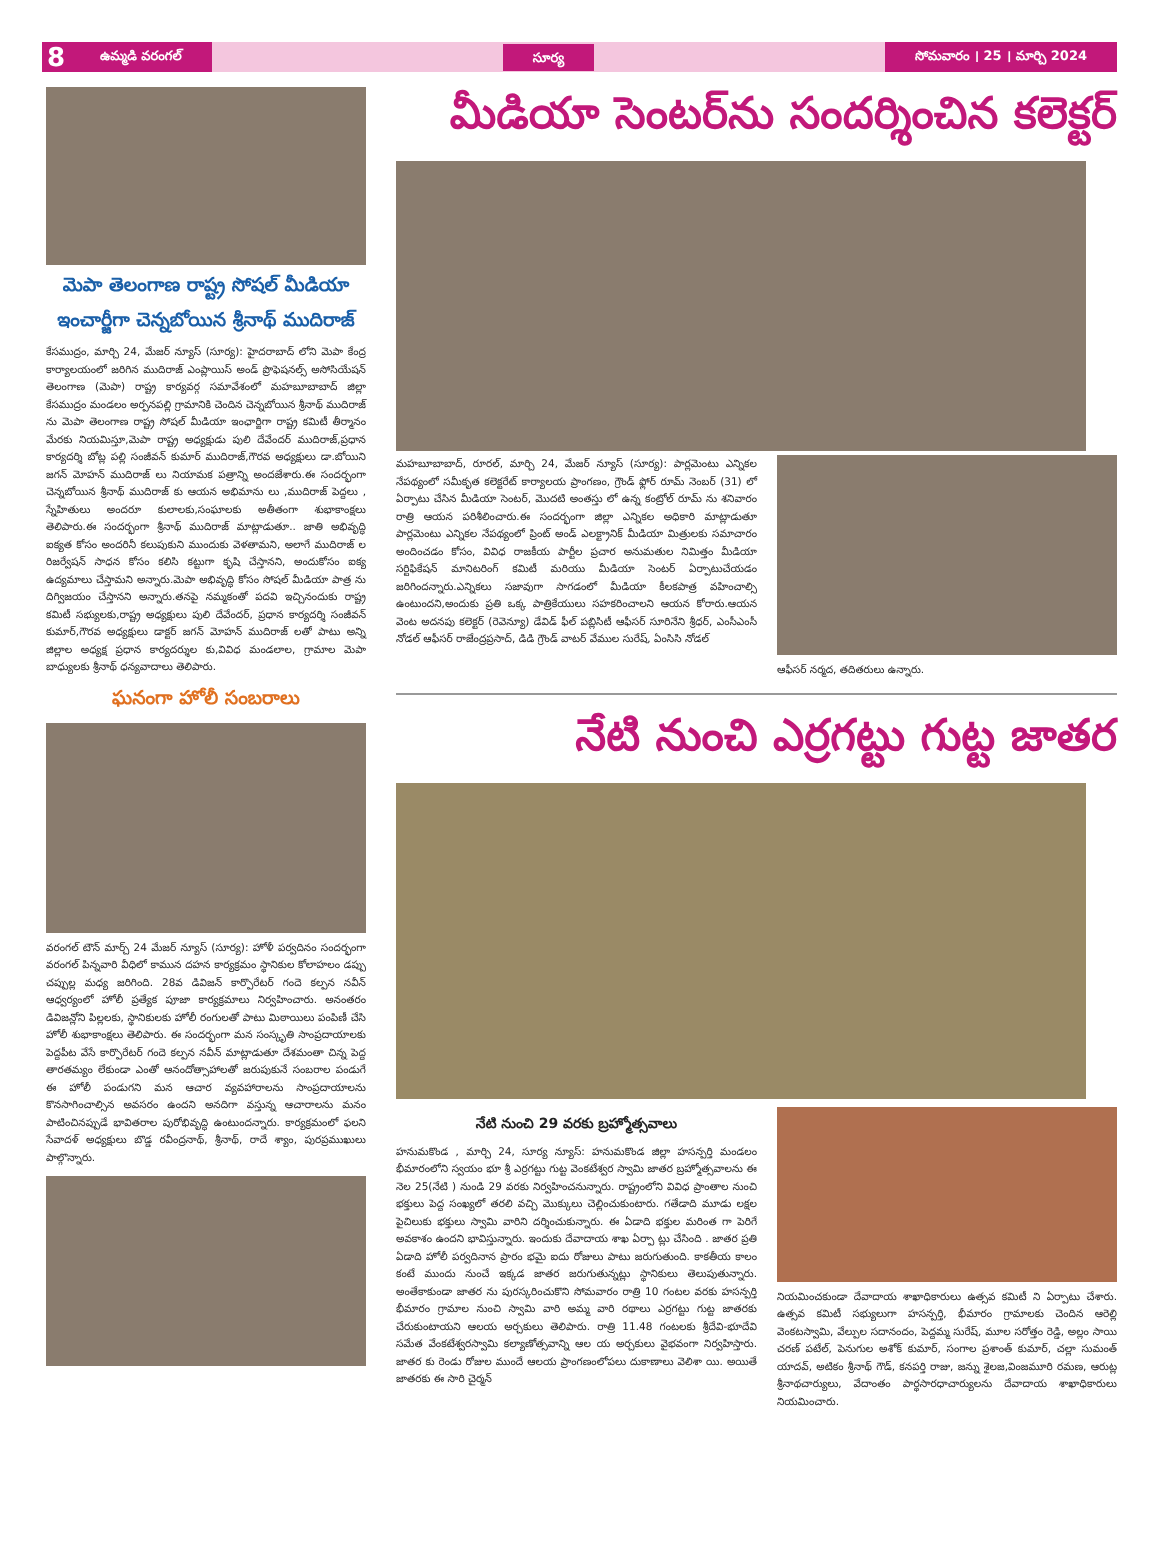8 ఉమ్మడి వరంగల్ సూర్య సోమవారం । 25 । మార్చి 2024
మెపా తెలంగాణ రాష్ట్ర సోషల్ మీడియా
ఇంచార్జీగా చెన్నబోయిన శ్రీనాథ్ ముదిరాజ్
కేసముద్రం, మార్చి 24, మేజర్ న్యూస్ (సూర్య): హైదరాబాద్ లోని మెపా కేంద్ర కార్యాలయంలో జరిగిన ముదిరాజ్ ఎంప్లాయిస్ అండ్ ప్రొఫెషనల్స్ అసోసియేషన్ తెలంగాణ (మెపా) రాష్ట్ర కార్యవర్గ సమావేశంలో మహబూబాబాద్ జిల్లా కేసముద్రం మండలం అర్పనపల్లి గ్రామానికి చెందిన చెన్నబోయిన శ్రీనాథ్ ముదిరాజ్ ను మెపా తెలంగాణ రాష్ట్ర సోషల్ మీడియా ఇంఛార్జిగా రాష్ట్ర కమిటీ తీర్మానం మేరకు నియమిస్తూ,మెపా రాష్ట్ర అధ్యక్షుడు పులి దేవేందర్ ముదిరాజ్,ప్రధాన కార్యదర్శి బోట్ల పల్లి సంజీవన్ కుమార్ ముదిరాజ్,గౌరవ అధ్యక్షులు డా.బోయిని జగన్ మోహన్ ముదిరాజ్ లు నియామక పత్రాన్ని అందజేశారు.ఈ సందర్భంగా చెన్నబోయిన శ్రీనాథ్ ముదిరాజ్ కు ఆయన అభిమాను లు ,ముదిరాజ్ పెద్దలు , స్నేహితులు అందరూ కులాలకు,సంఘాలకు అతీతంగా శుభాకాంక్షలు తెలిపారు.ఈ సందర్భంగా శ్రీనాథ్ ముదిరాజ్ మాట్లాడుతూ.. జాతి అభివృద్ధి ఐక్యత కోసం అందరినీ కలుపుకుని ముందుకు వెళతామని, అలాగే ముదిరాజ్ ల రిజర్వేషన్ సాధన కోసం కలిసి కట్టుగా కృషి చేస్తానని, అందుకోసం ఐక్య ఉద్యమాలు చేస్తామని అన్నారు.మెపా అభివృద్ధి కోసం సోషల్ మీడియా పాత్ర ను దిగ్విజయం చేస్తానని అన్నారు.తనపై నమ్మకంతో పదవి ఇచ్చినందుకు రాష్ట్ర కమిటీ సభ్యులకు,రాష్ట్ర అధ్యక్షులు పులి దేవేందర్, ప్రధాన కార్యదర్శి సంజీవన్ కుమార్,గౌరవ అధ్యక్షులు డాక్టర్ జగన్ మోహన్ ముదిరాజ్ లతో పాటు అన్ని జిల్లాల అధ్యక్ష ప్రధాన కార్యదర్శుల కు,వివిధ మండలాల, గ్రామాల మెపా బాధ్యులకు శ్రీనాథ్ ధన్యవాదాలు తెలిపారు.
ఘనంగా హోలీ సంబరాలు
వరంగల్ టౌన్ మార్చ్ 24 మేజర్ న్యూస్ (సూర్య): హోళీ పర్వదినం సందర్భంగా వరంగల్ పిన్నవారి వీధిలో కామున దహన కార్యక్రమం స్థానికుల కోలాహలం డప్పు చప్పుల్ల మధ్య జరిగింది. 28వ డివిజన్ కార్పొరేటర్ గందె కల్పన నవీన్ ఆధ్వర్యంలో హోలీ ప్రత్యేక పూజా కార్యక్రమాలు నిర్వహించారు. అనంతరం డివిజన్లోని పిల్లలకు, స్థానికులకు హోలీ రంగులతో పాటు మిఠాయిలు పంపిణీ చేసి హోలీ శుభాకాంక్షలు తెలిపారు. ఈ సందర్భంగా మన సంస్కృతి సాంప్రదాయాలకు పెద్దపీట వేసే కార్పొరేటర్ గందె కల్పన నవీన్ మాట్లాడుతూ దేశమంతా చిన్న పెద్ద తారతమ్యం లేకుండా ఎంతో ఆనందోత్సాహాలతో జరుపుకునే సంబరాల పండుగే ఈ హోలీ పండుగని మన ఆచార వ్యవహారాలను సాంప్రదాయాలను కొనసాగించాల్సిన అవసరం ఉందని అనదిగా వస్తున్న ఆచారాలను మనం పాటించినప్పుడే భావితరాల పురోభివృద్ధి ఉంటుందన్నారు. కార్యక్రమంలో ఫలని సేవాదళ్ అధ్యక్షులు బొడ్డ రవీంద్రనాథ్, శ్రీనాథ్, రాదే శ్యాం, పురప్రముఖులు పాల్గొన్నారు.
మీడియా సెంటర్‌ను సందర్శించిన కలెక్టర్
మహబూబాబాద్, రూరల్, మార్చి 24, మేజర్ న్యూస్ (సూర్య): పార్లమెంటు ఎన్నికల నేపథ్యంలో సమీకృత కలెక్టరేట్ కార్యాలయ ప్రాంగణం, గ్రౌండ్ ఫ్లోర్ రూమ్ నెంబర్ (31) లో ఏర్పాటు చేసిన మీడియా సెంటర్, మొదటి అంతస్తు లో ఉన్న కంట్రోల్ రూమ్ ను శనివారం రాత్రి ఆయన పరిశీలించారు.ఈ సందర్భంగా జిల్లా ఎన్నికల అధికారి మాట్లాడుతూ పార్లమెంటు ఎన్నికల నేపథ్యంలో ప్రింట్ అండ్ ఎలక్ట్రానిక్ మీడియా మిత్రులకు సమాచారం అందించడం కోసం, వివిధ రాజకీయ పార్టీల ప్రచార అనుమతుల నిమిత్తం మీడియా సర్టిఫికేషన్ మానిటరింగ్ కమిటీ మరియు మీడియా సెంటర్ ఏర్పాటుచేయడం జరిగిందన్నారు.ఎన్నికలు సజావుగా సాగడంలో మీడియా కీలకపాత్ర వహించాల్సి ఉంటుందని,అందుకు ప్రతి ఒక్క పాత్రికేయులు సహకరించాలని ఆయన కోరారు.ఆయన వెంట అదనపు కలెక్టర్ (రెవెన్యూ) డేవిడ్ ఫీల్ పబ్లిసిటీ ఆఫీసర్ సూరినేని శ్రీధర్, ఎంసీఎంసీ నోడల్ ఆఫీసర్ రాజేంద్రప్రసాద్, డిడి గ్రౌండ్ వాటర్ వేముల సురేష్, ఏంసిసి నోడల్
ఆఫీసర్ నర్మద, తదితరులు ఉన్నారు.
నేటి నుంచి ఎర్రగట్టు గుట్ట జాతర
నేటి నుంచి 29 వరకు బ్రహ్మోత్సవాలు
హనుమకొండ , మార్చి 24, సూర్య న్యూస్: హనుమకొండ జిల్లా హసన్పర్తి మండలం భీమారంలోని స్వయం భూ శ్రీ ఎర్రగట్టు గుట్ట వెంకటేశ్వర స్వామి జాతర బ్రహ్మోత్సవాలను ఈ నెల 25(నేటి ) నుండి 29 వరకు నిర్వహించనున్నారు. రాష్ట్రంలోని వివిధ ప్రాంతాల నుంచి భక్తులు పెద్ద సంఖ్యలో తరలి వచ్చి మొక్కులు చెల్లించుకుంటారు. గతేడాది మూడు లక్షల పైచిలుకు భక్తులు స్వామి వారిని దర్శించుకున్నారు. ఈ ఏడాది భక్తుల మరింత గా పెరిగే అవకాశం ఉందని భావిస్తున్నారు. ఇందుకు దేవాదాయ శాఖ ఏర్పా ట్లు చేసింది . జాతర ప్రతి ఏడాది హోలీ పర్వదినాన ప్రారం భమై ఐదు రోజులు పాటు జరుగుతుంది. కాకతీయ కాలం కంటే ముందు నుంచే ఇక్కడ జాతర జరుగుతున్నట్లు స్థానికులు తెలుపుతున్నారు. అంతేకాకుండా జాతర ను పురస్కరించుకొని సోమవారం రాత్రి 10 గంటల వరకు హసన్పర్తి భీమారం గ్రామాల నుంచి స్వామి వారి అమ్మ వారి రథాలు ఎర్రగట్టు గుట్ట జాతరకు చేరుకుంటాయని ఆలయ అర్చకులు తెలిపారు. రాత్రి 11.48 గంటలకు శ్రీదేవి-భూదేవి సమేత వేంకటేశ్వరస్వామి కల్యాణోత్సవాన్ని ఆల య అర్చకులు వైభవంగా నిర్వహిస్తారు. జాతర కు రెండు రోజుల ముందే ఆలయ ప్రాంగణంలోపలు దుకాణాలు వెలిశా యి. అయితే జాతరకు ఈ సారి చైర్మన్
నియమించకుండా దేవాదాయ శాఖాధికారులు ఉత్సవ కమిటీ ని ఏర్పాటు చేశారు. ఉత్సవ కమిటీ సభ్యులుగా హసన్పర్తి, భీమారం గ్రామాలకు చెందిన ఆరెల్లి వెంకటస్వామి, వేల్పుల సదానందం, పెద్దమ్మ సురేష్, మూల సరోత్తం రెడ్డి, అల్లం సాయి చరణ్ పటేల్, పెనుగుల అశోక్ కుమార్, సంగాల ప్రశాంత్ కుమార్, చల్లా సుమంత్ యాదవ్, అటికం శ్రీనాథ్ గౌడ్, కనపర్తి రాజు, జన్ను శైలజ,వింజమూరి రమణ, ఆరుట్ల శ్రీనాథచార్యులు, వేదాంతం పార్థసారధాచార్యులను దేవాదాయ శాఖాధికారులు నియమించారు.